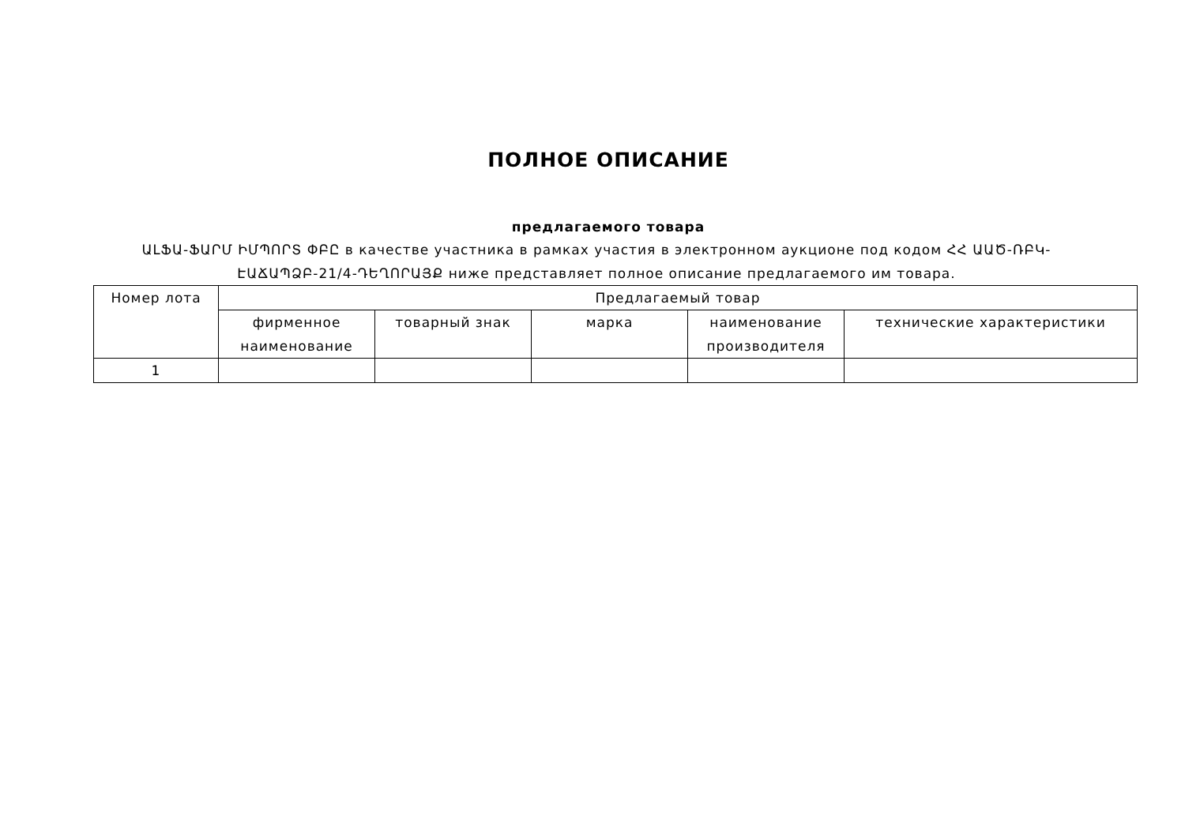ПОЛНОЕ ОПИСАНИЕ
предлагаемого товара
ԱԼՖԱ-ՖԱՐՄ ԻՄՊՈՐՏ ՓԲԸ в качестве участника в рамках участия в электронном аукционе под кодом ՀՀ ԱԱԾ-ՌԲԿ-ԷԱՃԱՊՁԲ-21/4-ԴԵՂՈՐԱՅՔ ниже представляет полное описание предлагаемого им товара.
| Номер лота | Предлагаемый товар | | | | |
| --- | --- | --- | --- | --- | --- |
| | фирменное наименование | товарный знак | марка | наименование производителя | технические характеристики |
| 1 | | | | | |